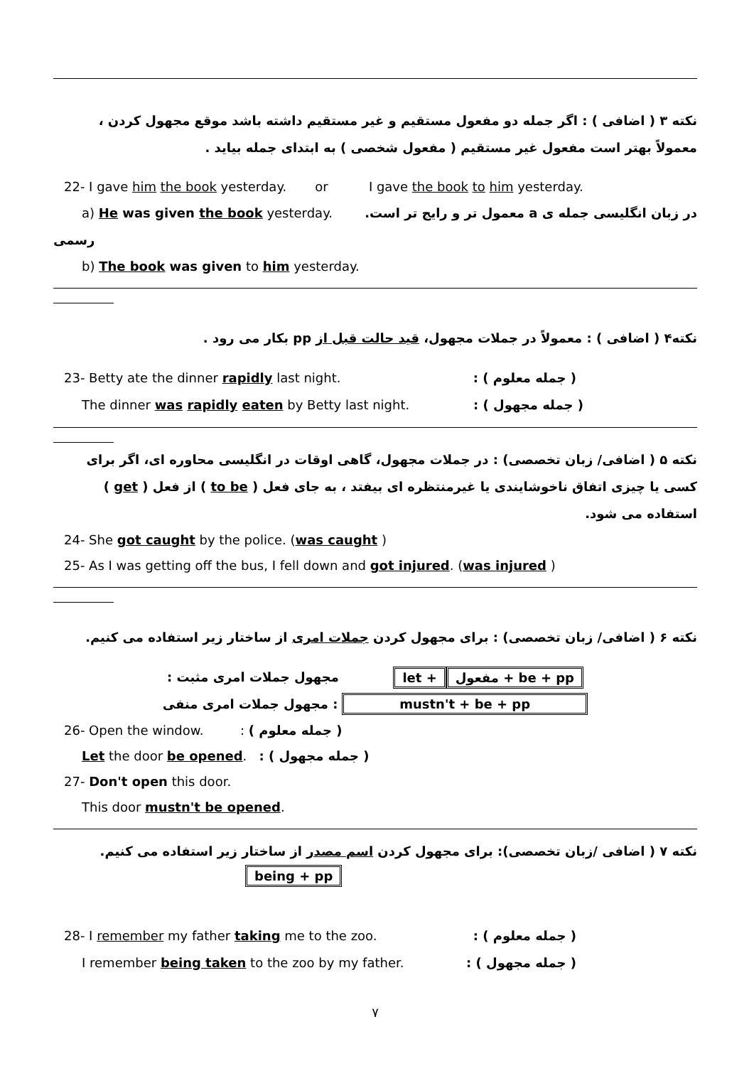نکته ۳ ( اضافی ) : اگر جمله دو مفعول مستقیم و غیر مستقیم داشته باشد موقع مجهول کردن ، معمولاً بهتر است مفعول غیر مستقیم ( مفعول شخصی ) به ابتدای جمله بیاید .
22- I gave him the book yesterday. or I gave the book to him yesterday.
a) He was given the book yesterday. در زبان انگلیسی جمله ی a معمول تر و رایج تر است.
رسمی
b) The book was given to him yesterday.
نکته۴ ( اضافی ) : معمولاً در جملات مجهول، قید حالت قبل از pp بکار می رود .
23- Betty ate the dinner rapidly last night. ( جمله معلوم ) :
The dinner was rapidly eaten by Betty last night. ( جمله مجهول ) :
نکته ۵ ( اضافی/ زبان تخصصی) : در جملات مجهول، گاهی اوقات در انگلیسی محاوره ای، اگر برای کسی یا چیزی اتفاق ناخوشایندی یا غیرمنتظره ای بیفتد ، به جای فعل ( to be ) از فعل ( get ) استفاده می شود.
24- She got caught by the police. (was caught )
25- As I was getting off the bus, I fell down and got injured. (was injured )
نکته ۶ ( اضافی/ زبان تخصصی) : برای مجهول کردن جملات امری از ساختار زیر استفاده می کنیم.
مجهول جملات امری مثبت : let + مفعول + be + pp
مجهول جملات امری منفی : mustn't + be + pp
26- Open the window. : ( جمله معلوم )
Let the door be opened. : ( جمله مجهول )
27- Don't open this door.
This door mustn't be opened.
نکته ۷ ( اضافی /زبان تخصصی): برای مجهول کردن اسم مصدر از ساختار زیر استفاده می کنیم.
being + pp
28- I remember my father taking me to the zoo. ( جمله معلوم ) :
I remember being taken to the zoo by my father. ( جمله مجهول ) :
۷